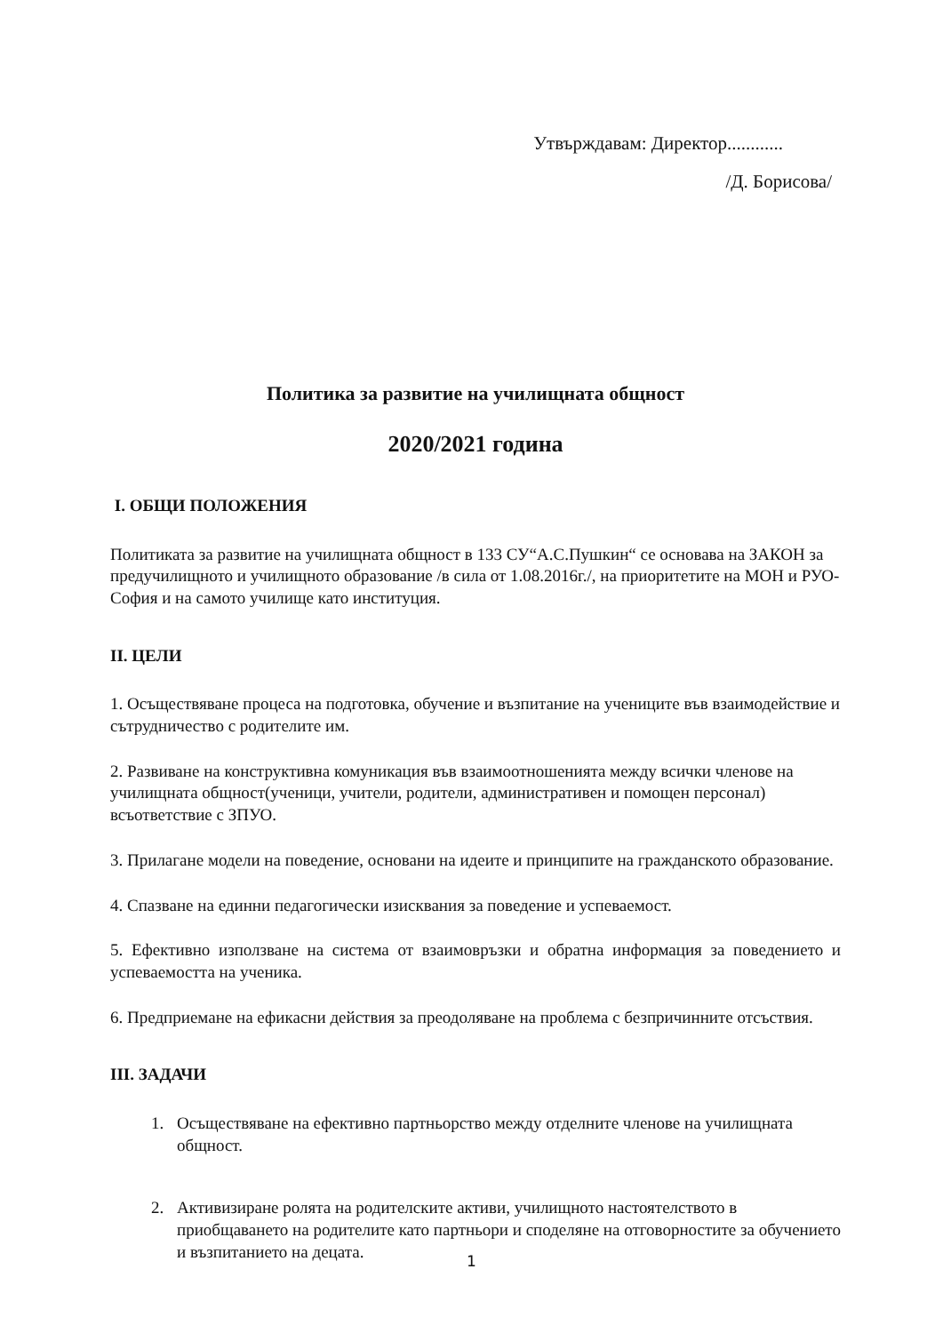Утвърждавам: Директор............
/Д. Борисова/
Политика за развитие на училищната общност
2020/2021 година
I. ОБЩИ ПОЛОЖЕНИЯ
Политиката за развитие на училищната общност в 133 СУ“А.С.Пушкин“ се основава на ЗАКОН за предучилищното и училищното образование /в сила от 1.08.2016г./, на приоритетите на МОН и РУО-София и на самото училище като институция.
II. ЦЕЛИ
1. Осъществяване процеса на подготовка, обучение и възпитание на учениците във взаимодействие и сътрудничество с родителите им.
2. Развиване на конструктивна комуникация във взаимоотношенията между всички членове на училищната общност(ученици, учители, родители, административен и помощен персонал) всъответствие с ЗПУО.
3. Прилагане модели на поведение, основани на идеите и принципите на гражданското образование.
4. Спазване на единни педагогически изисквания за поведение и успеваемост.
5. Ефективно използване на система от взаимовръзки и обратна информация за поведението и успеваемостта на ученика.
6. Предприемане на ефикасни действия за преодоляване на проблема с безпричинните отсъствия.
III. ЗАДАЧИ
1. Осъществяване на ефективно партньорство между отделните членове на училищната общност.
2. Активизиране ролята на родителските активи, училищното настоятелството в приобщаването на родителите като партньори и споделяне на отговорностите за обучението и възпитанието на децата.
1